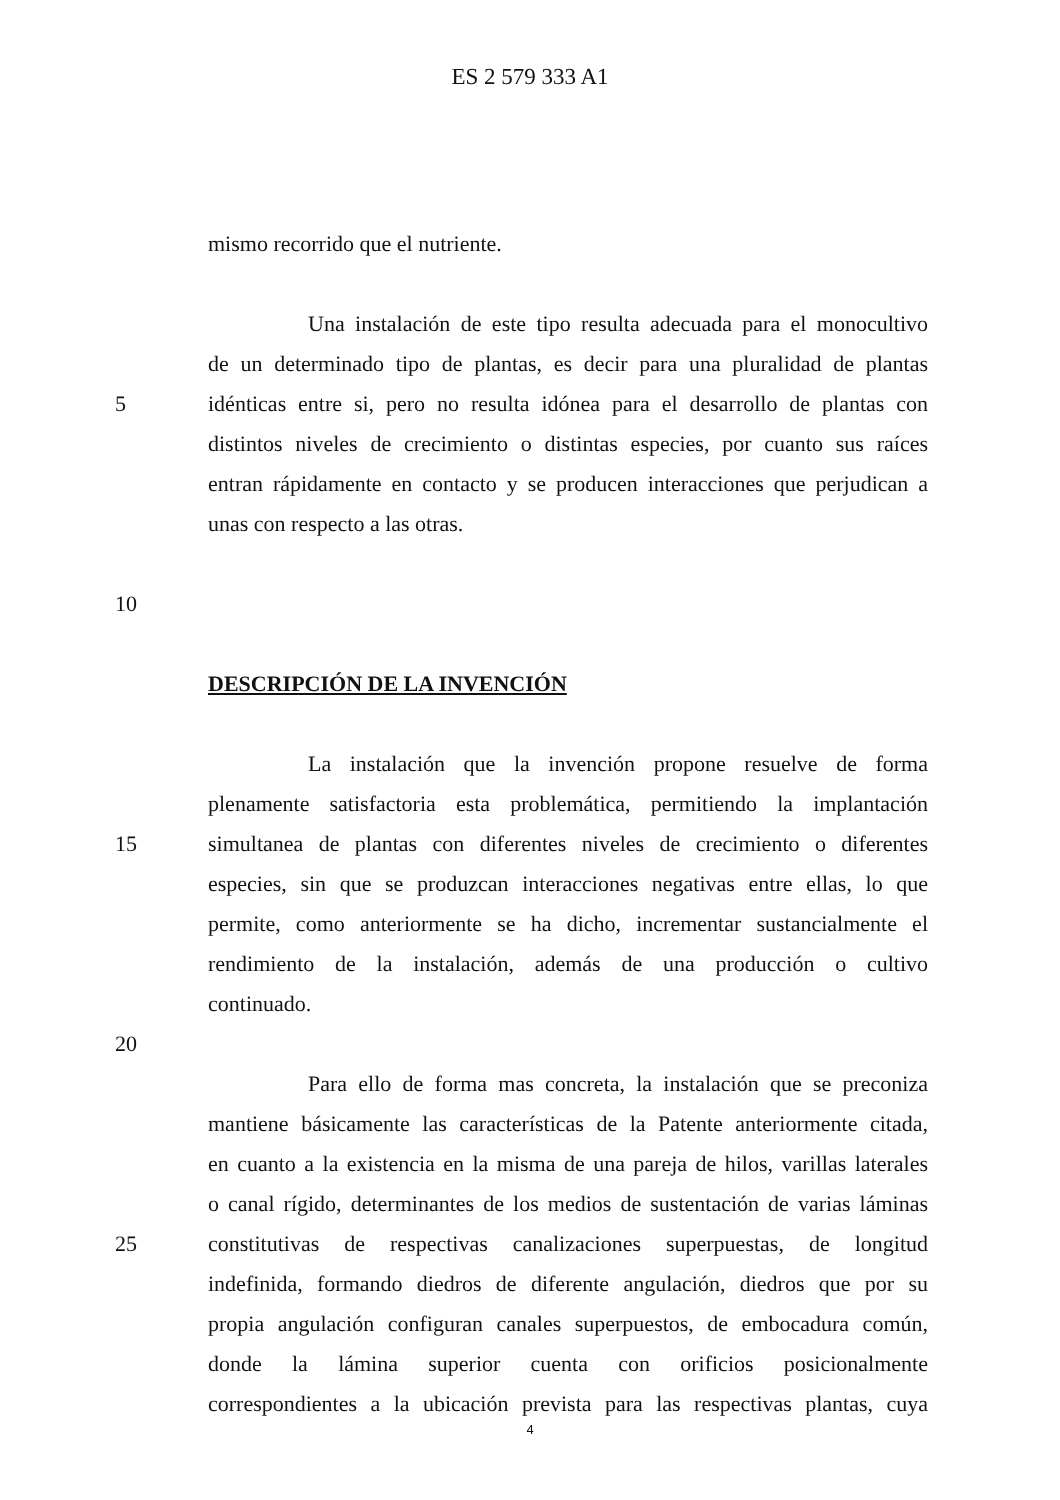ES 2 579 333 A1
mismo recorrido que el nutriente.
Una instalación de este tipo resulta adecuada para el monocultivo
de un determinado tipo de plantas, es decir para una pluralidad de plantas
5 idénticas entre si, pero no resulta idónea para el desarrollo de plantas con
distintos niveles de crecimiento o distintas especies, por cuanto sus raíces
entran rápidamente en contacto y se producen interacciones que perjudican a
unas con respecto a las otras.
10
DESCRIPCIÓN DE LA INVENCIÓN
La instalación que la invención propone resuelve de forma
plenamente satisfactoria esta problemática, permitiendo la implantación
15 simultanea de plantas con diferentes niveles de crecimiento o diferentes
especies, sin que se produzcan interacciones negativas entre ellas, lo que
permite, como anteriormente se ha dicho, incrementar sustancialmente el
rendimiento de la instalación, además de una producción o cultivo
continuado.
20
Para ello de forma mas concreta, la instalación que se preconiza
mantiene básicamente las características de la Patente anteriormente citada,
en cuanto a la existencia en la misma de una pareja de hilos, varillas laterales
o canal rígido, determinantes de los medios de sustentación de varias láminas
25 constitutivas de respectivas canalizaciones superpuestas, de longitud
indefinida, formando diedros de diferente angulación, diedros que por su
propia angulación configuran canales superpuestos, de embocadura común,
donde la lámina superior cuenta con orificios posicionalmente
correspondientes a la ubicación prevista para las respectivas plantas, cuya
4